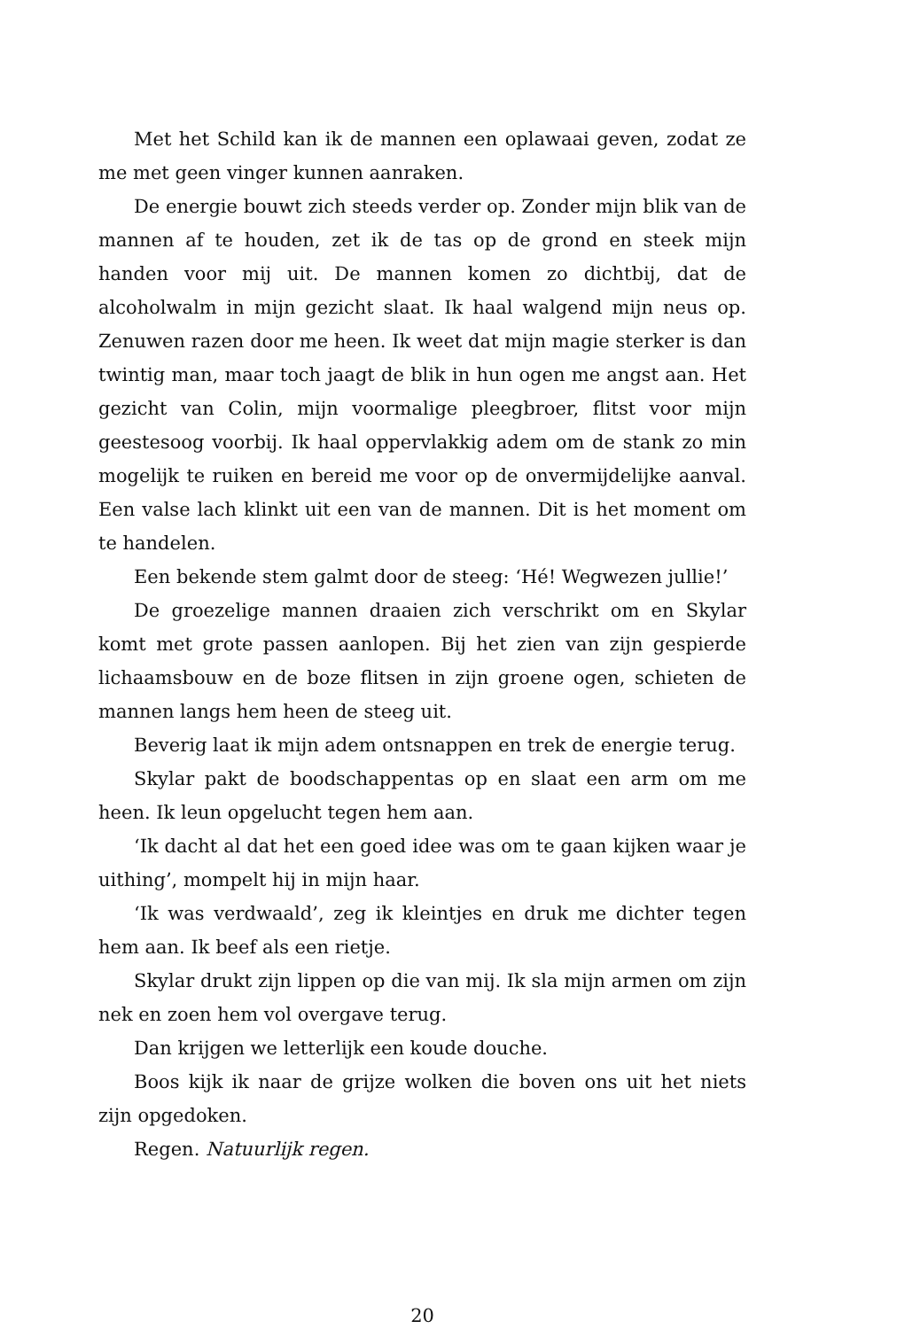Met het Schild kan ik de mannen een oplawaai geven, zodat ze me met geen vinger kunnen aanraken.
De energie bouwt zich steeds verder op. Zonder mijn blik van de mannen af te houden, zet ik de tas op de grond en steek mijn handen voor mij uit. De mannen komen zo dichtbij, dat de alcoholwalm in mijn gezicht slaat. Ik haal walgend mijn neus op. Zenuwen razen door me heen. Ik weet dat mijn magie sterker is dan twintig man, maar toch jaagt de blik in hun ogen me angst aan. Het gezicht van Colin, mijn voormalige pleegbroer, flitst voor mijn geestesoog voorbij. Ik haal oppervlakkig adem om de stank zo min mogelijk te ruiken en bereid me voor op de onvermijdelijke aanval. Een valse lach klinkt uit een van de mannen. Dit is het moment om te handelen.
Een bekende stem galmt door de steeg: ‘Hé! Wegwezen jullie!’
De groezelige mannen draaien zich verschrikt om en Skylar komt met grote passen aanlopen. Bij het zien van zijn gespierde lichaams­bouw en de boze flitsen in zijn groene ogen, schieten de mannen langs hem heen de steeg uit.
Beverig laat ik mijn adem ontsnappen en trek de energie terug.
Skylar pakt de boodschappentas op en slaat een arm om me heen. Ik leun opgelucht tegen hem aan.
‘Ik dacht al dat het een goed idee was om te gaan kijken waar je uithing’, mompelt hij in mijn haar.
‘Ik was verdwaald’, zeg ik kleintjes en druk me dichter tegen hem aan. Ik beef als een rietje.
Skylar drukt zijn lippen op die van mij. Ik sla mijn armen om zijn nek en zoen hem vol overgave terug.
Dan krijgen we letterlijk een koude douche.
Boos kijk ik naar de grijze wolken die boven ons uit het niets zijn opgedoken.
Regen. Natuurlijk regen.
20